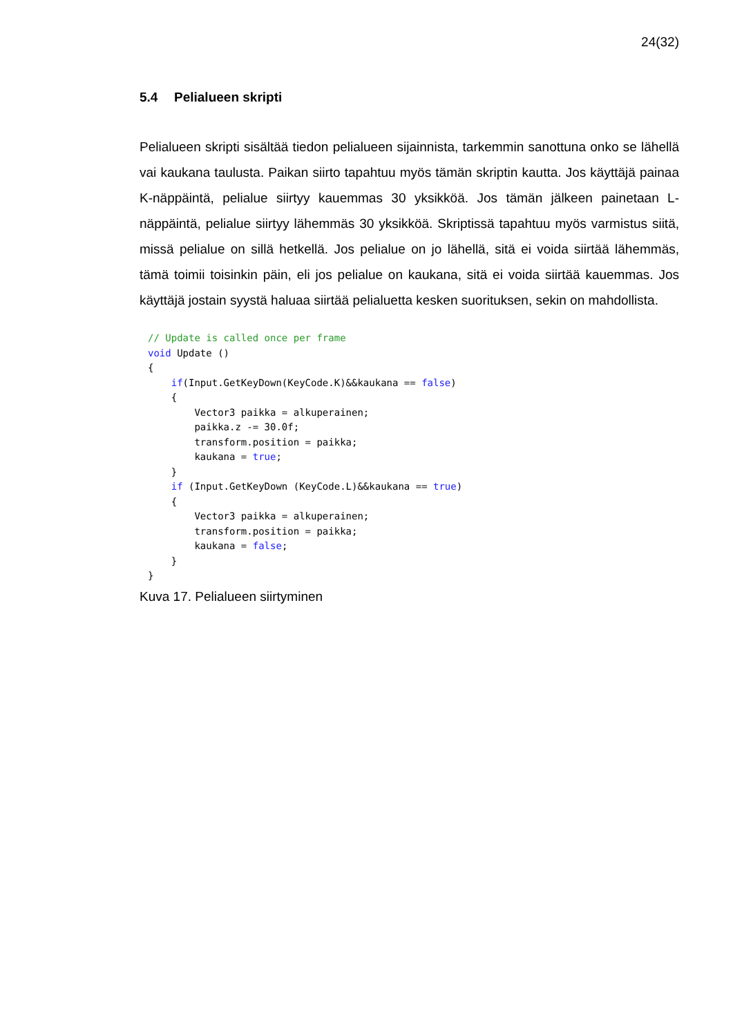24(32)
5.4 Pelialueen skripti
Pelialueen skripti sisältää tiedon pelialueen sijainnista, tarkemmin sanottuna onko se lähellä vai kaukana taulusta. Paikan siirto tapahtuu myös tämän skriptin kautta. Jos käyttäjä painaa K-näppäintä, pelialue siirtyy kauemmas 30 yksikköä. Jos tämän jälkeen painetaan L-näppäintä, pelialue siirtyy lähemmäs 30 yksikköä. Skriptissä tapahtuu myös varmistus siitä, missä pelialue on sillä hetkellä. Jos pelialue on jo lähellä, sitä ei voida siirtää lähemmäs, tämä toimii toisinkin päin, eli jos pelialue on kaukana, sitä ei voida siirtää kauemmas. Jos käyttäjä jostain syystä haluaa siirtää pelialuetta kesken suorituksen, sekin on mahdollista.
// Update is called once per frame
void Update ()
{
    if(Input.GetKeyDown(KeyCode.K)&&kaukana == false)
    {
        Vector3 paikka = alkuperainen;
        paikka.z -= 30.0f;
        transform.position = paikka;
        kaukana = true;
    }
    if (Input.GetKeyDown (KeyCode.L)&&kaukana == true)
    {
        Vector3 paikka = alkuperainen;
        transform.position = paikka;
        kaukana = false;
    }
}
Kuva 17. Pelialueen siirtyminen